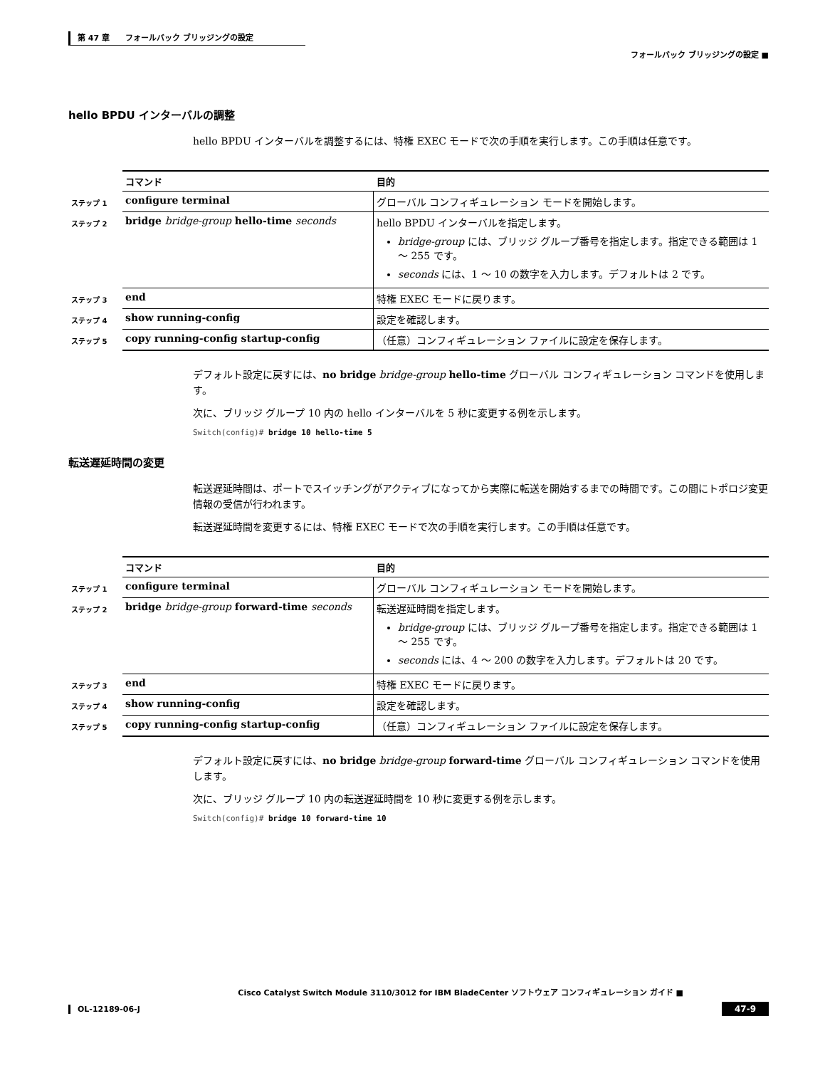第 47 章　　フォールバック ブリッジングの設定
フォールバック ブリッジングの設定 ■
hello BPDU インターバルの調整
hello BPDU インターバルを調整するには、特権 EXEC モードで次の手順を実行します。この手順は任意です。
| | コマンド | 目的 |
| ステップ 1 | configure terminal | グローバル コンフィギュレーション モードを開始します。 |
| ステップ 2 | bridge bridge-group hello-time seconds | hello BPDU インターバルを指定します。 bridge-group には、ブリッジ グループ番号を指定します。指定できる範囲は 1 ～ 255 です。 seconds には、1 ～ 10 の数字を入力します。デフォルトは 2 です。 |
| ステップ 3 | end | 特権 EXEC モードに戻ります。 |
| ステップ 4 | show running-config | 設定を確認します。 |
| ステップ 5 | copy running-config startup-config | （任意）コンフィギュレーション ファイルに設定を保存します。 |
デフォルト設定に戻すには、no bridge bridge-group hello-time グローバル コンフィギュレーション コマンドを使用します。
次に、ブリッジ グループ 10 内の hello インターバルを 5 秒に変更する例を示します。
Switch(config)# bridge 10 hello-time 5
転送遅延時間の変更
転送遅延時間は、ポートでスイッチングがアクティブになってから実際に転送を開始するまでの時間です。この間にトポロジ変更情報の受信が行われます。
転送遅延時間を変更するには、特権 EXEC モードで次の手順を実行します。この手順は任意です。
| | コマンド | 目的 |
| ステップ 1 | configure terminal | グローバル コンフィギュレーション モードを開始します。 |
| ステップ 2 | bridge bridge-group forward-time seconds | 転送遅延時間を指定します。 bridge-group には、ブリッジ グループ番号を指定します。指定できる範囲は 1 ～ 255 です。 seconds には、4 ～ 200 の数字を入力します。デフォルトは 20 です。 |
| ステップ 3 | end | 特権 EXEC モードに戻ります。 |
| ステップ 4 | show running-config | 設定を確認します。 |
| ステップ 5 | copy running-config startup-config | （任意）コンフィギュレーション ファイルに設定を保存します。 |
デフォルト設定に戻すには、no bridge bridge-group forward-time グローバル コンフィギュレーション コマンドを使用します。
次に、ブリッジ グループ 10 内の転送遅延時間を 10 秒に変更する例を示します。
Switch(config)# bridge 10 forward-time 10
Cisco Catalyst Switch Module 3110/3012 for IBM BladeCenter ソフトウェア コンフィギュレーション ガイド ■
OL-12189-06-J
47-9